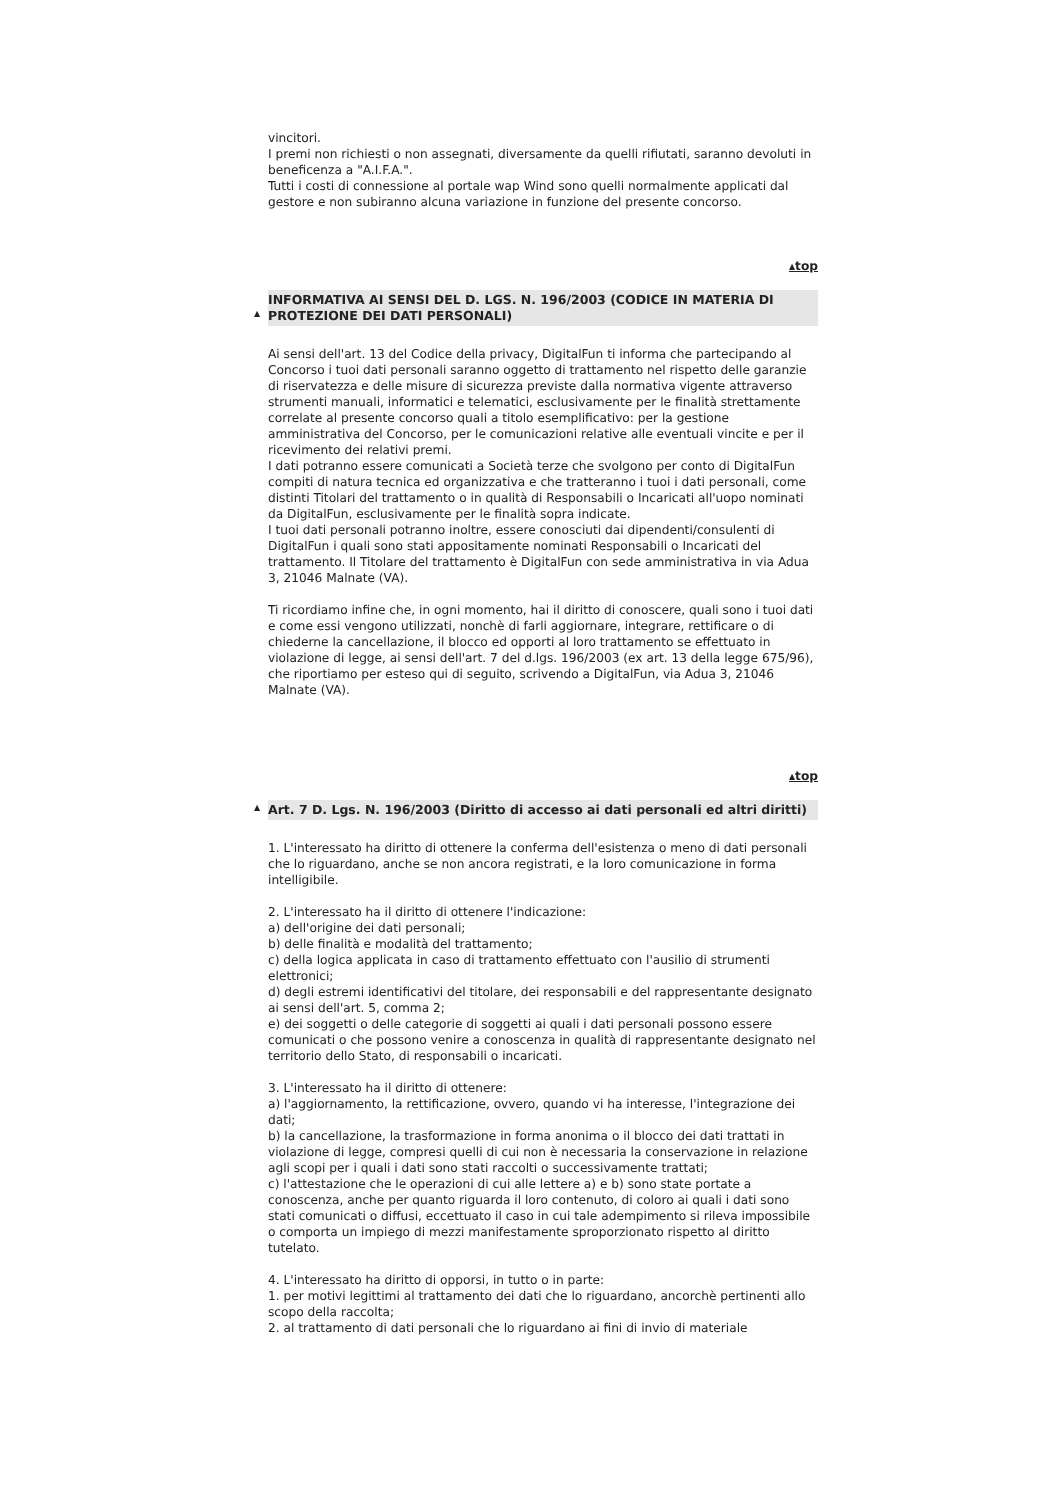vincitori.
I premi non richiesti o non assegnati, diversamente da quelli rifiutati, saranno devoluti in beneficenza a "A.I.F.A.".
Tutti i costi di connessione al portale wap Wind sono quelli normalmente applicati dal gestore e non subiranno alcuna variazione in funzione del presente concorso.
▴top
▲
INFORMATIVA AI SENSI DEL D. LGS. N. 196/2003 (CODICE IN MATERIA DI PROTEZIONE DEI DATI PERSONALI)
Ai sensi dell'art. 13 del Codice della privacy, DigitalFun ti informa che partecipando al Concorso i tuoi dati personali saranno oggetto di trattamento nel rispetto delle garanzie di riservatezza e delle misure di sicurezza previste dalla normativa vigente attraverso strumenti manuali, informatici e telematici, esclusivamente per le finalità strettamente correlate al presente concorso quali a titolo esemplificativo: per la gestione amministrativa del Concorso, per le comunicazioni relative alle eventuali vincite e per il ricevimento dei relativi premi.
I dati potranno essere comunicati a Società terze che svolgono per conto di DigitalFun compiti di natura tecnica ed organizzativa e che tratteranno i tuoi i dati personali, come distinti Titolari del trattamento o in qualità di Responsabili o Incaricati all'uopo nominati da DigitalFun, esclusivamente per le finalità sopra indicate.
I tuoi dati personali potranno inoltre, essere conosciuti dai dipendenti/consulenti di DigitalFun i quali sono stati appositamente nominati Responsabili o Incaricati del trattamento. Il Titolare del trattamento è DigitalFun con sede amministrativa in via Adua 3, 21046 Malnate (VA).
Ti ricordiamo infine che, in ogni momento, hai il diritto di conoscere, quali sono i tuoi dati e come essi vengono utilizzati, nonchè di farli aggiornare, integrare, rettificare o di chiederne la cancellazione, il blocco ed opporti al loro trattamento se effettuato in violazione di legge, ai sensi dell'art. 7 del d.lgs. 196/2003 (ex art. 13 della legge 675/96), che riportiamo per esteso qui di seguito, scrivendo a DigitalFun, via Adua 3, 21046 Malnate (VA).
▴top
▲
Art. 7 D. Lgs. N. 196/2003 (Diritto di accesso ai dati personali ed altri diritti)
1. L'interessato ha diritto di ottenere la conferma dell'esistenza o meno di dati personali che lo riguardano, anche se non ancora registrati, e la loro comunicazione in forma intelligibile.
2. L'interessato ha il diritto di ottenere l'indicazione:
a) dell'origine dei dati personali;
b) delle finalità e modalità del trattamento;
c) della logica applicata in caso di trattamento effettuato con l'ausilio di strumenti elettronici;
d) degli estremi identificativi del titolare, dei responsabili e del rappresentante designato ai sensi dell'art. 5, comma 2;
e) dei soggetti o delle categorie di soggetti ai quali i dati personali possono essere comunicati o che possono venire a conoscenza in qualità di rappresentante designato nel territorio dello Stato, di responsabili o incaricati.
3. L'interessato ha il diritto di ottenere:
a) l'aggiornamento, la rettificazione, ovvero, quando vi ha interesse, l'integrazione dei dati;
b) la cancellazione, la trasformazione in forma anonima o il blocco dei dati trattati in violazione di legge, compresi quelli di cui non è necessaria la conservazione in relazione agli scopi per i quali i dati sono stati raccolti o successivamente trattati;
c) l'attestazione che le operazioni di cui alle lettere a) e b) sono state portate a conoscenza, anche per quanto riguarda il loro contenuto, di coloro ai quali i dati sono stati comunicati o diffusi, eccettuato il caso in cui tale adempimento si rileva impossibile o comporta un impiego di mezzi manifestamente sproporzionato rispetto al diritto tutelato.
4. L'interessato ha diritto di opporsi, in tutto o in parte:
1. per motivi legittimi al trattamento dei dati che lo riguardano, ancorchè pertinenti allo scopo della raccolta;
2. al trattamento di dati personali che lo riguardano ai fini di invio di materiale